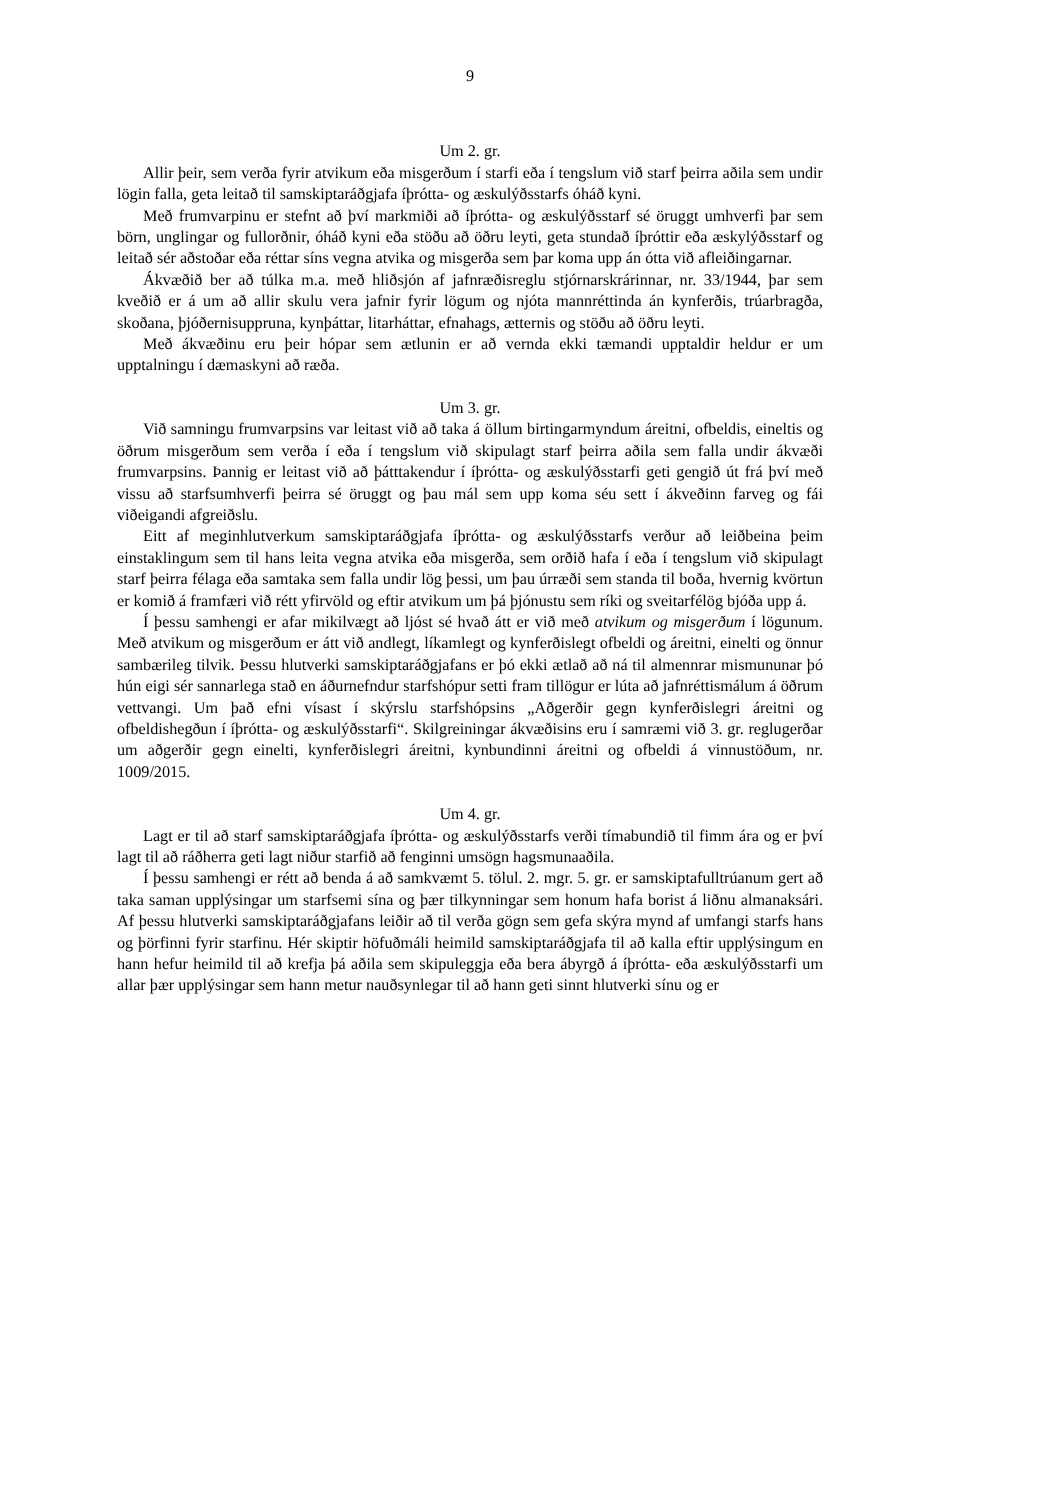9
Um 2. gr.
Allir þeir, sem verða fyrir atvikum eða misgerðum í starfi eða í tengslum við starf þeirra aðila sem undir lögin falla, geta leitað til samskiptaráðgjafa íþrótta- og æskulýðsstarfs óháð kyni.
Með frumvarpinu er stefnt að því markmiði að íþrótta- og æskulýðsstarf sé öruggt umhverfi þar sem börn, unglingar og fullorðnir, óháð kyni eða stöðu að öðru leyti, geta stundað íþróttir eða æskylýðsstarf og leitað sér aðstoðar eða réttar síns vegna atvika og misgerða sem þar koma upp án ótta við afleiðingarnar.
Ákvæðið ber að túlka m.a. með hliðsjón af jafnræðisreglu stjórnarskrárinnar, nr. 33/1944, þar sem kveðið er á um að allir skulu vera jafnir fyrir lögum og njóta mannréttinda án kynferðis, trúarbragða, skoðana, þjóðernisuppruna, kynþáttar, litarháttar, efnahags, ætternis og stöðu að öðru leyti.
Með ákvæðinu eru þeir hópar sem ætlunin er að vernda ekki tæmandi upptaldir heldur er um upptalningu í dæmaskyni að ræða.
Um 3. gr.
Við samningu frumvarpsins var leitast við að taka á öllum birtingarmyndum áreitni, ofbeldis, eineltis og öðrum misgerðum sem verða í eða í tengslum við skipulagt starf þeirra aðila sem falla undir ákvæði frumvarpsins. Þannig er leitast við að þátttakendur í íþrótta- og æskulýðsstarfi geti gengið út frá því með vissu að starfsumhverfi þeirra sé öruggt og þau mál sem upp koma séu sett í ákveðinn farveg og fái viðeigandi afgreiðslu.
Eitt af meginhlutverkum samskiptaráðgjafa íþrótta- og æskulýðsstarfs verður að leiðbeina þeim einstaklingum sem til hans leita vegna atvika eða misgerða, sem orðið hafa í eða í tengslum við skipulagt starf þeirra félaga eða samtaka sem falla undir lög þessi, um þau úrræði sem standa til boða, hvernig kvörtun er komið á framfæri við rétt yfirvöld og eftir atvikum um þá þjónustu sem ríki og sveitarfélög bjóða upp á.
Í þessu samhengi er afar mikilvægt að ljóst sé hvað átt er við með atvikum og misgerðum í lögunum. Með atvikum og misgerðum er átt við andlegt, líkamlegt og kynferðislegt ofbeldi og áreitni, einelti og önnur sambærileg tilvik. Þessu hlutverki samskiptaráðgjafans er þó ekki ætlað að ná til almennrar mismununar þó hún eigi sér sannarlega stað en áðurnefndur starfshópur setti fram tillögur er lúta að jafnréttismálum á öðrum vettvangi. Um það efni vísast í skýrslu starfshópsins „Aðgerðir gegn kynferðislegri áreitni og ofbeldishegðun í íþrótta- og æskulýðsstarfi“. Skilgreiningar ákvæðisins eru í samræmi við 3. gr. reglugerðar um aðgerðir gegn einelti, kynferðislegri áreitni, kynbundinni áreitni og ofbeldi á vinnustöðum, nr. 1009/2015.
Um 4. gr.
Lagt er til að starf samskiptaráðgjafa íþrótta- og æskulýðsstarfs verði tímabundið til fimm ára og er því lagt til að ráðherra geti lagt niður starfið að fenginni umsögn hagsmunaaðila.
Í þessu samhengi er rétt að benda á að samkvæmt 5. tölul. 2. mgr. 5. gr. er samskiptafulltrúanum gert að taka saman upplýsingar um starfsemi sína og þær tilkynningar sem honum hafa borist á liðnu almanaksári. Af þessu hlutverki samskiptaráðgjafans leiðir að til verða gögn sem gefa skýra mynd af umfangi starfs hans og þörfinni fyrir starfinu. Hér skiptir höfuðmáli heimild samskiptaráðgjafa til að kalla eftir upplýsingum en hann hefur heimild til að krefja þá aðila sem skipuleggja eða bera ábyrgð á íþrótta- eða æskulýðsstarfi um allar þær upplýsingar sem hann metur nauðsynlegar til að hann geti sinnt hlutverki sínu og er